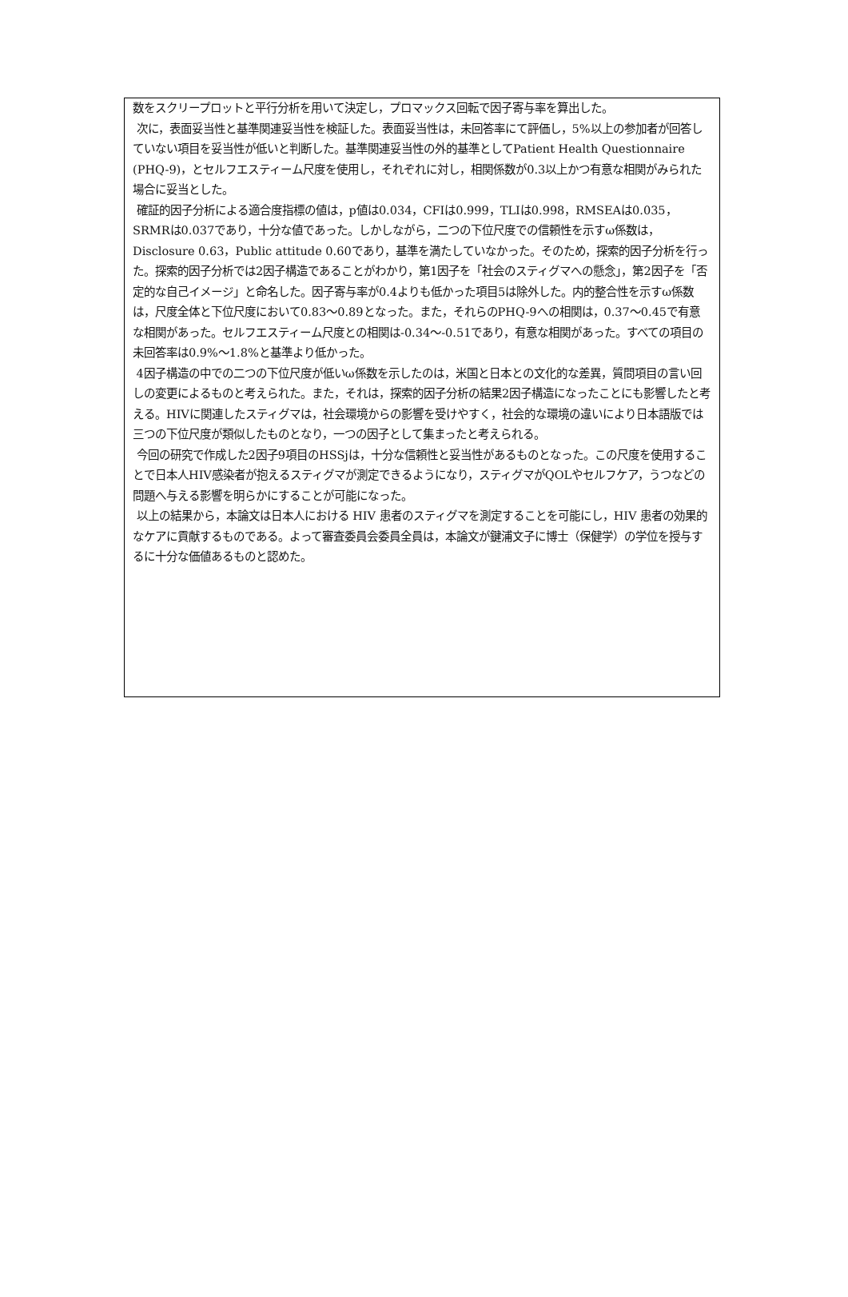数をスクリープロットと平行分析を用いて決定し，プロマックス回転で因子寄与率を算出した。
次に，表面妥当性と基準関連妥当性を検証した。表面妥当性は，未回答率にて評価し，5%以上の参加者が回答していない項目を妥当性が低いと判断した。基準関連妥当性の外的基準としてPatient Health Questionnaire (PHQ-9)，とセルフエスティーム尺度を使用し，それぞれに対し，相関係数が0.3以上かつ有意な相関がみられた場合に妥当とした。
確証的因子分析による適合度指標の値は，p値は0.034，CFIは0.999，TLIは0.998，RMSEAは0.035，SRMRは0.037であり，十分な値であった。しかしながら，二つの下位尺度での信頼性を示すω係数は，Disclosure 0.63，Public attitude 0.60であり，基準を満たしていなかった。そのため，探索的因子分析を行った。探索的因子分析では2因子構造であることがわかり，第1因子を「社会のスティグマへの懸念」，第2因子を「否定的な自己イメージ」と命名した。因子寄与率が0.4よりも低かった項目5は除外した。内的整合性を示すω係数は，尺度全体と下位尺度において0.83～0.89となった。また，それらのPHQ-9への相関は，0.37～0.45で有意な相関があった。セルフエスティーム尺度との相関は-0.34～-0.51であり，有意な相関があった。すべての項目の未回答率は0.9%～1.8%と基準より低かった。
4因子構造の中での二つの下位尺度が低いω係数を示したのは，米国と日本との文化的な差異，質問項目の言い回しの変更によるものと考えられた。また，それは，探索的因子分析の結果2因子構造になったことにも影響したと考える。HIVに関連したスティグマは，社会環境からの影響を受けやすく，社会的な環境の違いにより日本語版では三つの下位尺度が類似したものとなり，一つの因子として集まったと考えられる。
今回の研究で作成した2因子9項目のHSSjは，十分な信頼性と妥当性があるものとなった。この尺度を使用することで日本人HIV感染者が抱えるスティグマが測定できるようになり，スティグマがQOLやセルフケア，うつなどの問題へ与える影響を明らかにすることが可能になった。
以上の結果から，本論文は日本人における HIV 患者のスティグマを測定することを可能にし，HIV 患者の効果的なケアに貢献するものである。よって審査委員会委員全員は，本論文が鍵浦文子に博士（保健学）の学位を授与するに十分な価値あるものと認めた。